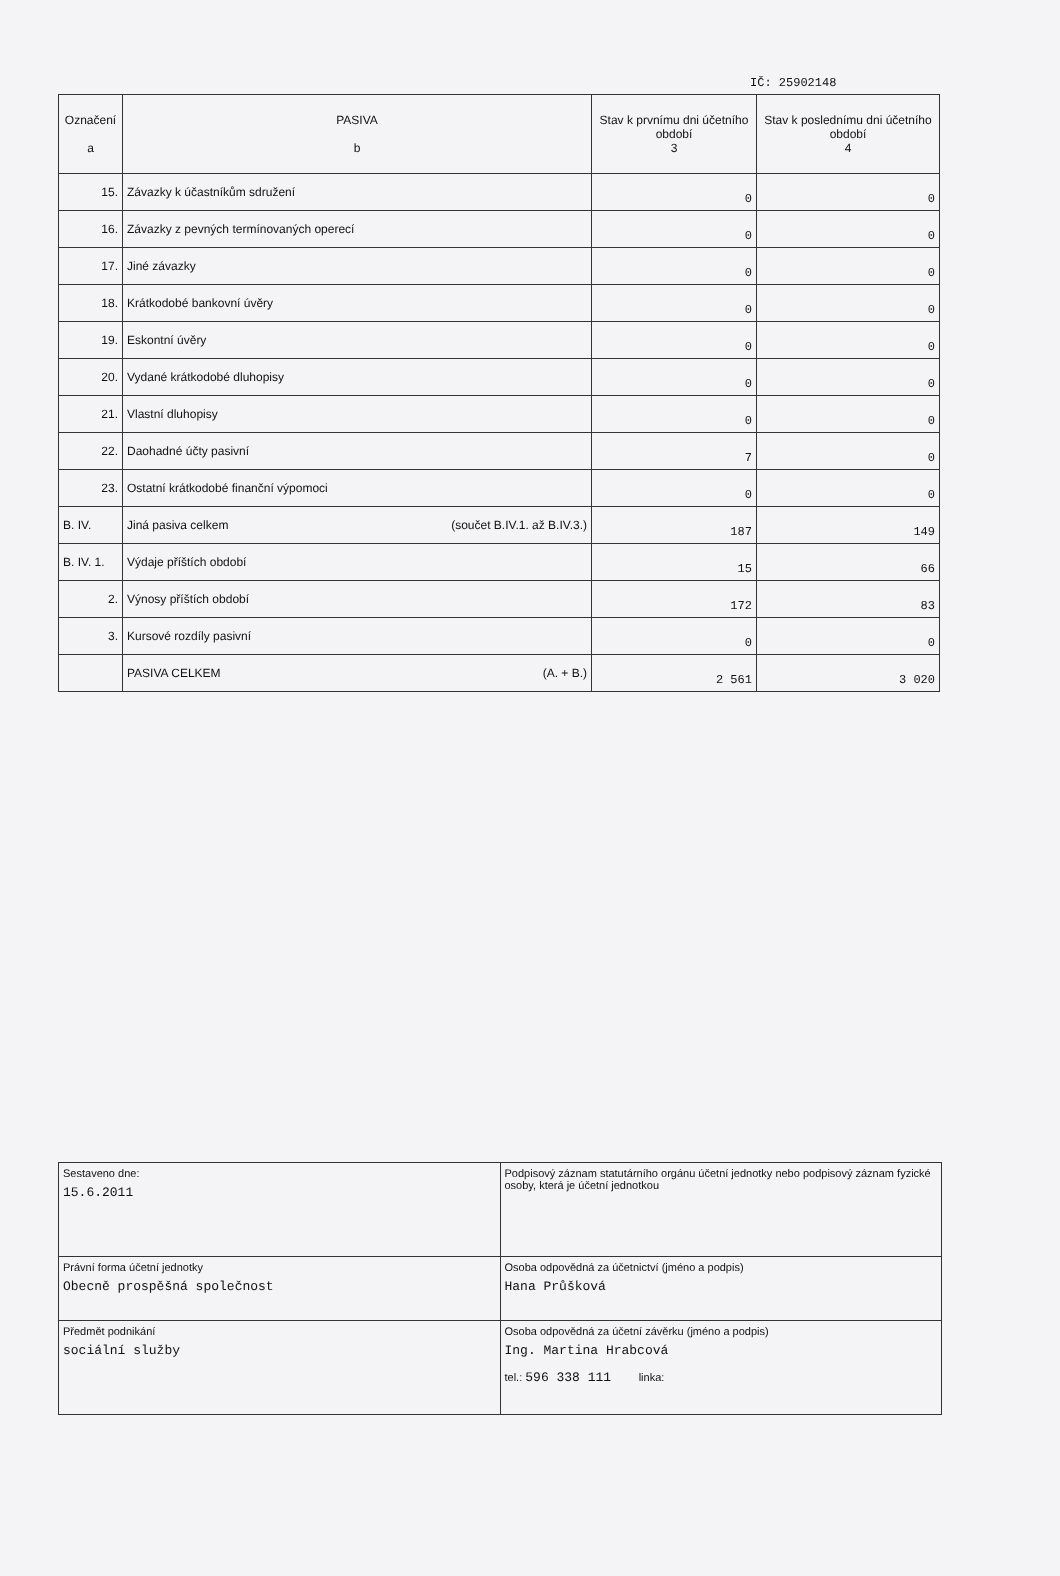IČ: 25902148
| Označení a | PASIVA b | Stav k prvnímu dni účetního období 3 | Stav k poslednímu dni účetního období 4 |
| --- | --- | --- | --- |
| 15. | Závazky k účastníkům sdružení | 0 | 0 |
| 16. | Závazky z pevných termínovaných operecí | 0 | 0 |
| 17. | Jiné závazky | 0 | 0 |
| 18. | Krátkodobé bankovní úvěry | 0 | 0 |
| 19. | Eskontní úvěry | 0 | 0 |
| 20. | Vydané krátkodobé dluhopisy | 0 | 0 |
| 21. | Vlastní dluhopisy | 0 | 0 |
| 22. | Daohadné účty pasivní | 7 | 0 |
| 23. | Ostatní krátkodobé finanční výpomoci | 0 | 0 |
| B. IV. | Jiná pasiva celkem (součet B.IV.1. až B.IV.3.) | 187 | 149 |
| B. IV. 1. | Výdaje příštích období | 15 | 66 |
| 2. | Výnosy příštích období | 172 | 83 |
| 3. | Kursové rozdíly pasivní | 0 | 0 |
| | PASIVA CELKEM (A. + B.) | 2 561 | 3 020 |
| Sestaveno dne: 15.6.2011 | Podpisový záznam statutárního orgánu účetní jednotky nebo podpisový záznam fyzické osoby, která je účetní jednotkou |
| Právní forma účetní jednotky Obecně prospěšná společnost | Osoba odpovědná za účetnictví (jméno a podpis) Hana Průšková |
| Předmět podnikání sociální služby | Osoba odpovědná za účetní závěrku (jméno a podpis) Ing. Martina Hrabcová tel.: 596 338 111 linka: |